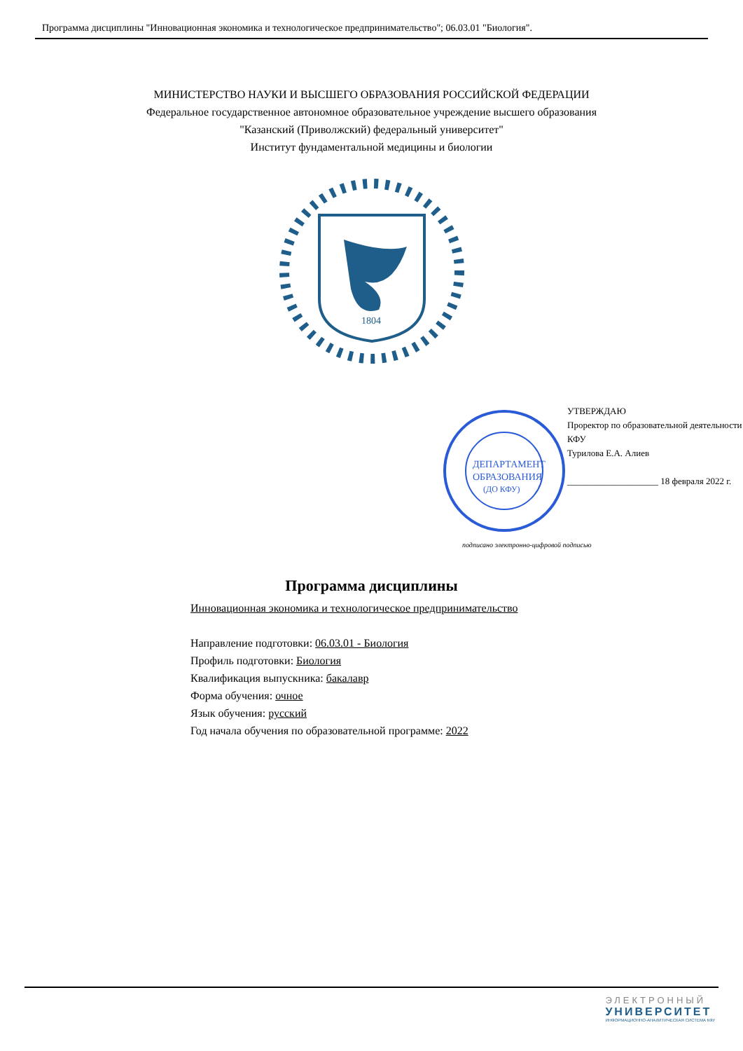Программа дисциплины "Инновационная экономика и технологическое предпринимательство"; 06.03.01 "Биология".
МИНИСТЕРСТВО НАУКИ И ВЫСШЕГО ОБРАЗОВАНИЯ РОССИЙСКОЙ ФЕДЕРАЦИИ
Федеральное государственное автономное образовательное учреждение высшего образования
"Казанский (Приволжский) федеральный университет"
Институт фундаментальной медицины и биологии
1804
ДЕПАРТАМЕНТ
ОБРАЗОВАНИЯ
(ДО КФУ)
УТВЕРЖДАЮ
Проректор по образовательной деятельности КФУ
Турилова Е.А. Алиев
____________________ 18 февраля 2022 г.
подписано электронно-цифровой подписью
Программа дисциплины
Инновационная экономика и технологическое предпринимательство
Направление подготовки: 06.03.01 - Биология
Профиль подготовки: Биология
Квалификация выпускника: бакалавр
Форма обучения: очное
Язык обучения: русский
Год начала обучения по образовательной программе: 2022
ЭЛЕКТРОННЫЙ
УНИВЕРСИТЕТ
ИНФОРМАЦИОННО-АНАЛИТИЧЕСКАЯ СИСТЕМА КФУ